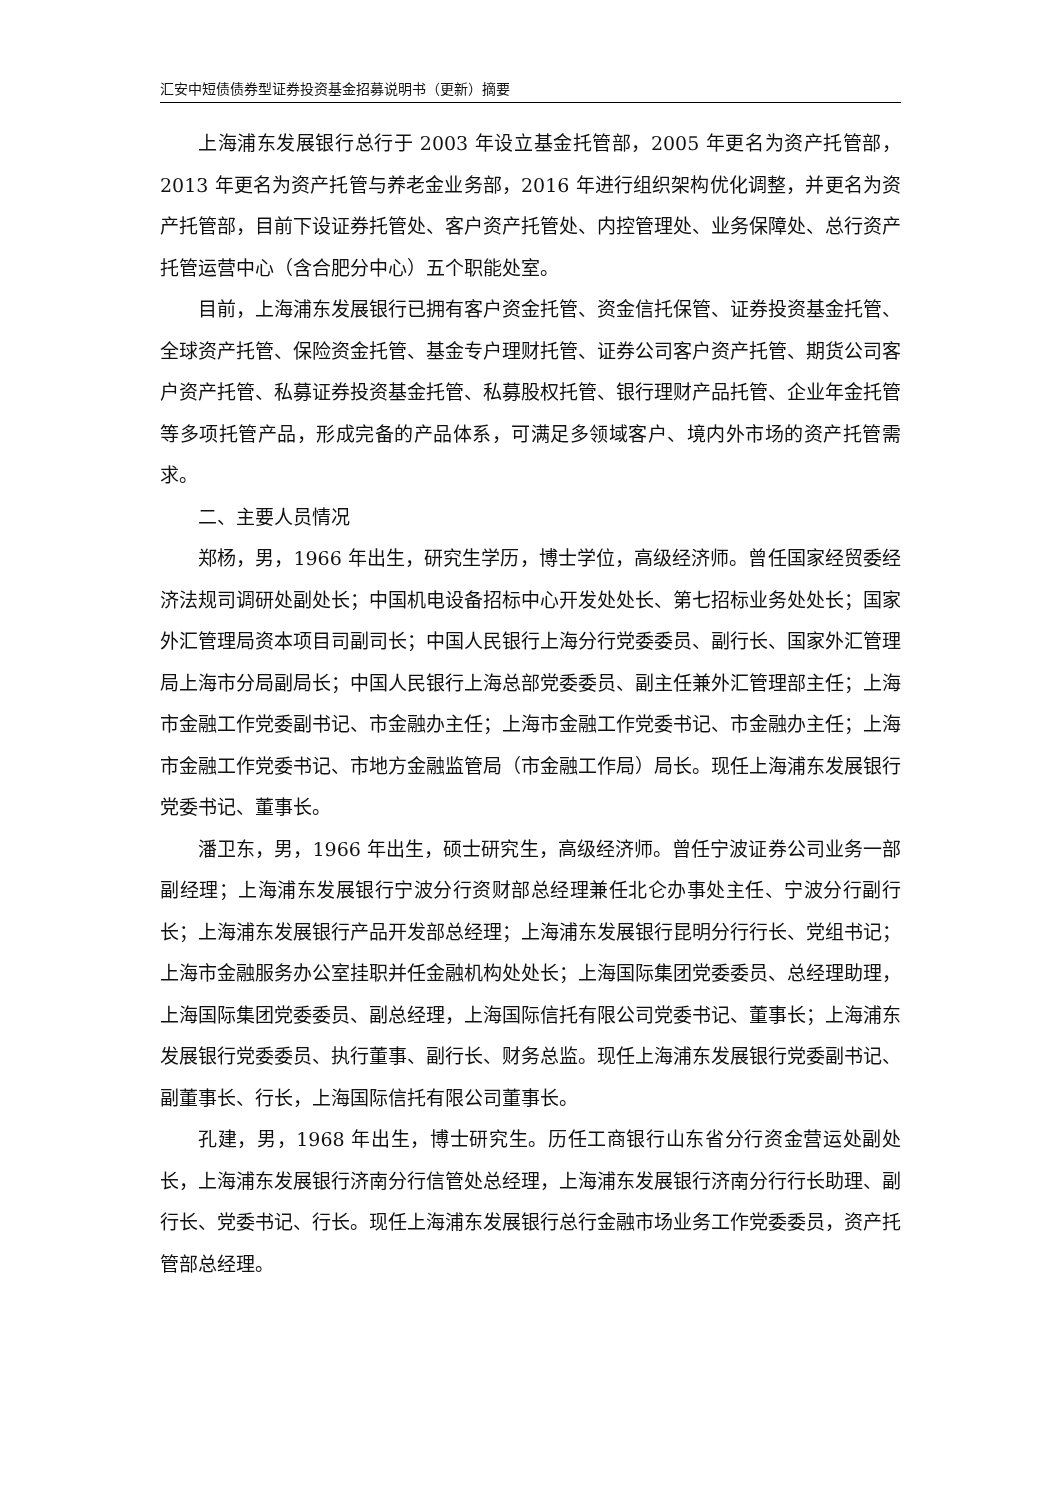汇安中短债债券型证券投资基金招募说明书（更新）摘要
上海浦东发展银行总行于 2003 年设立基金托管部，2005 年更名为资产托管部，2013 年更名为资产托管与养老金业务部，2016 年进行组织架构优化调整，并更名为资产托管部，目前下设证券托管处、客户资产托管处、内控管理处、业务保障处、总行资产托管运营中心（含合肥分中心）五个职能处室。
目前，上海浦东发展银行已拥有客户资金托管、资金信托保管、证券投资基金托管、全球资产托管、保险资金托管、基金专户理财托管、证券公司客户资产托管、期货公司客户资产托管、私募证券投资基金托管、私募股权托管、银行理财产品托管、企业年金托管等多项托管产品，形成完备的产品体系，可满足多领域客户、境内外市场的资产托管需求。
二、主要人员情况
郑杨，男，1966 年出生，研究生学历，博士学位，高级经济师。曾任国家经贸委经济法规司调研处副处长；中国机电设备招标中心开发处处长、第七招标业务处处长；国家外汇管理局资本项目司副司长；中国人民银行上海分行党委委员、副行长、国家外汇管理局上海市分局副局长；中国人民银行上海总部党委委员、副主任兼外汇管理部主任；上海市金融工作党委副书记、市金融办主任；上海市金融工作党委书记、市金融办主任；上海市金融工作党委书记、市地方金融监管局（市金融工作局）局长。现任上海浦东发展银行党委书记、董事长。
潘卫东，男，1966 年出生，硕士研究生，高级经济师。曾任宁波证券公司业务一部副经理；上海浦东发展银行宁波分行资财部总经理兼任北仑办事处主任、宁波分行副行长；上海浦东发展银行产品开发部总经理；上海浦东发展银行昆明分行行长、党组书记；上海市金融服务办公室挂职并任金融机构处处长；上海国际集团党委委员、总经理助理，上海国际集团党委委员、副总经理，上海国际信托有限公司党委书记、董事长；上海浦东发展银行党委委员、执行董事、副行长、财务总监。现任上海浦东发展银行党委副书记、副董事长、行长，上海国际信托有限公司董事长。
孔建，男，1968 年出生，博士研究生。历任工商银行山东省分行资金营运处副处长，上海浦东发展银行济南分行信管处总经理，上海浦东发展银行济南分行行长助理、副行长、党委书记、行长。现任上海浦东发展银行总行金融市场业务工作党委委员，资产托管部总经理。